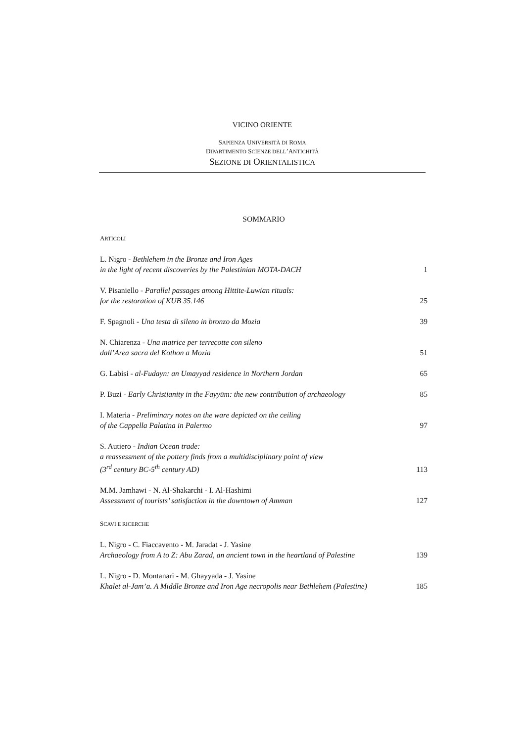VICINO ORIENTE
SAPIENZA UNIVERSITÀ DI ROMA
DIPARTIMENTO SCIENZE DELL’ANTICHITÀ
SEZIONE DI ORIENTALISTICA
SOMMARIO
ARTICOLI
L. Nigro - Bethlehem in the Bronze and Iron Ages
in the light of recent discoveries by the Palestinian MOTA-DACH
1
V. Pisaniello - Parallel passages among Hittite-Luwian rituals:
for the restoration of KUB 35.146
25
F. Spagnoli - Una testa di sileno in bronzo da Mozia
39
N. Chiarenza - Una matrice per terrecotte con sileno
dall’Area sacra del Kothon a Mozia
51
G. Labisi - al-Fudayn: an Umayyad residence in Northern Jordan
65
P. Buzi - Early Christianity in the Fayyūm: the new contribution of archaeology
85
I. Materia - Preliminary notes on the ware depicted on the ceiling
of the Cappella Palatina in Palermo
97
S. Autiero - Indian Ocean trade:
a reassessment of the pottery finds from a multidisciplinary point of view
(3<sup>rd</sup> century BC-5<sup>th</sup> century AD)
113
M.M. Jamhawi - N. Al-Shakarchi - I. Al-Hashimi
Assessment of tourists’ satisfaction in the downtown of Amman
127
SCAVI E RICERCHE
L. Nigro - C. Fiaccavento - M. Jaradat - J. Yasine
Archaeology from A to Z: Abu Zarad, an ancient town in the heartland of Palestine
139
L. Nigro - D. Montanari - M. Ghayyada - J. Yasine
Khalet al-Jam’a. A Middle Bronze and Iron Age necropolis near Bethlehem (Palestine)
185